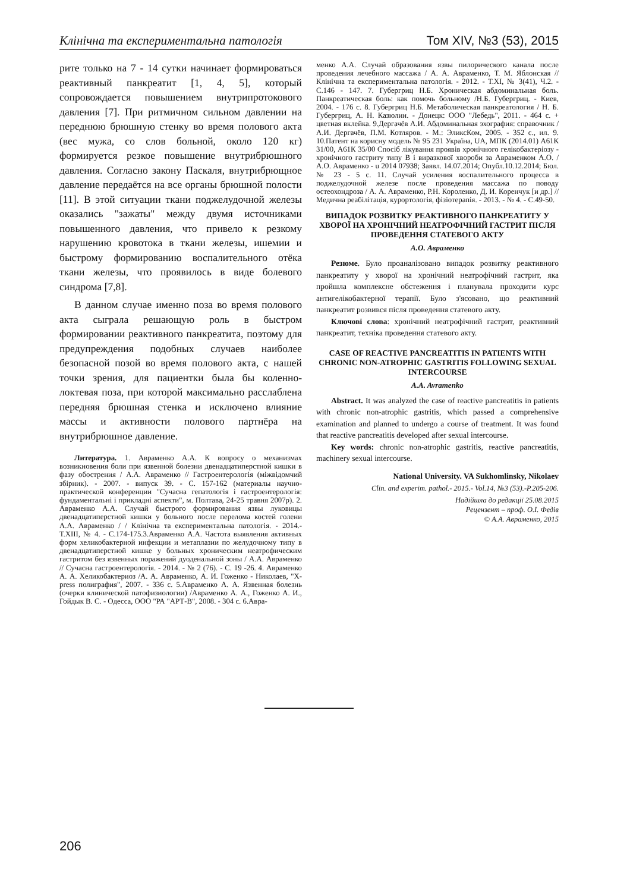Клінічна та експериментальна патологія Том XIV, №3 (53), 2015
рите только на 7 - 14 сутки начинает формироваться реактивный панкреатит [1, 4, 5], который сопровождается повышением внутрипротокового давления [7]. При ритмичном сильном давлении на переднюю брюшную стенку во время полового акта (вес мужа, со слов больной, около 120 кг) формируется резкое повышение внутрибрюшного давления. Согласно закону Паскаля, внутрибрющное давление передаётся на все органы брюшной полости [11]. В этой ситуации ткани поджелудочной железы оказались "зажаты" между двумя источниками повышенного давления, что привело к резкому нарушению кровотока в ткани железы, ишемии и быстрому формированию воспалительного отёка ткани железы, что проявилось в виде болевого синдрома [7,8].
В данном случае именно поза во время полового акта сыграла решающую роль в быстром формировании реактивного панкреатита, поэтому для предупреждения подобных случаев наиболее безопасной позой во время полового акта, с нашей точки зрения, для пациентки была бы коленно-локтевая поза, при которой максимально расслаблена передняя брюшная стенка и исключено влияние массы и активности полового партнёра на внутрибрюшное давление.
Литература. 1. Авраменко А.А. К вопросу о механизмах возникновения боли при язвенной болезни двенадцатиперстной кишки в фазу обострения / А.А. Авраменко // Гастроентерологія (міжвідомчий збірник). - 2007. - випуск 39. - С. 157-162 (материалы научно-практической конференции "Сучасна гепатологія і гастроентерологія: фундаментальні і прикладні аспекти", м. Полтава, 24-25 травня 2007р). 2. Авраменко А.А. Случай быстрого формирования язвы луковицы двенадцатиперстной кишки у больного после перелома костей голени А.А. Авраменко / / Клінічна та експериментальна патологія. - 2014.- Т.XIII, № 4. - С.174-175.3.Авраменко А.А. Частота выявления активных форм хеликобактерной инфекции и метаплазии по желудочному типу в двенадцатиперстной кишке у больных хроническим неатрофическим гастритом без язвенных поражений дуоденальной зоны / А.А. Авраменко // Сучасна гастроентерологія. - 2014. - № 2 (76). - С. 19 -26. 4. Авраменко А. А. Хеликобактериоз /А. А. Авраменко, А. И. Гоженко - Николаев, "Х- press полиграфия", 2007. - 336 с. 5.Авраменко А. А. Язвенная болезнь (очерки клинической патофизиологии) /Авраменко А. А., Гоженко А. И., Гойдык В. С. - Одесса, ООО "РА "АРТ-В", 2008. - 304 с. 6.Авра-
менко А.А. Случай образования язвы пилорического канала после проведения лечебного массажа / А. А. Авраменко, Т. М. Яблонская // Клінічна та експериментальна патологія. - 2012. - Т.XI, № 3(41), Ч.2. - С.146 - 147. 7. Губергриц Н.Б. Хроническая абдоминальная боль. Панкреатическая боль: как помочь больному /Н.Б. Губергриц. - Киев, 2004. - 176 с. 8. Губергриц Н.Б. Метаболическая панкреатология / Н. Б. Губергриц, А. Н. Казюлин. - Донецк: ООО "Лебедь", 2011. - 464 с. + цветная вклейка. 9.Дергачёв А.И. Абдоминальная эхография: справочник / А.И. Дергачёв, П.М. Котляров. - М.: ЭликсКом, 2005. - 352 с., ил. 9. 10.Патент на корисну модель № 95 231 Україна, UA, МПК (2014.01) А61К 31/00, А61К 35/00 Спосіб лікування проявів хронічного гелікобактеріозу - хронічного гастриту типу В і виразкової хвороби за Авраменком А.О. /А.О. Авраменко - u 2014 07938; Заявл. 14.07.2014; Опубл.10.12.2014; Бюл. № 23 - 5 с. 11. Случай усиления воспалительного процесса в поджелудочной железе после проведения массажа по поводу остеохондроза / А. А. Авраменко, Р.Н. Короленко, Д. И. Коренчук [и др.] // Медична реабілітація, курортологія, фізіотерапія. - 2013. - № 4. - С.49-50.
ВИПАДОК РОЗВИТКУ РЕАКТИВНОГО ПАНКРЕАТИТУ У ХВОРОЇ НА ХРОНІЧНИЙ НЕАТРОФІЧНИЙ ГАСТРИТ ПІСЛЯ ПРОВЕДЕННЯ СТАТЕВОГО АКТУ
А.О. Авраменко
Резюме. Було проаналізовано випадок розвитку реактивного панкреатиту у хворої на хронічний неатрофічний гастрит, яка пройшла комплексне обстеження і планувала проходити курс антигелікобактерної терапії. Було з'ясовано, що реактивний панкреатит розвився після проведення статевого акту.
Ключові слова: хронічний неатрофічний гастрит, реактивний панкреатит, техніка проведення статевого акту.
CASE OF REACTIVE PANCREATITIS IN PATIENTS WITH CHRONIC NON-ATROPHIC GASTRITIS FOLLOWING SEXUAL INTERCOURSE
A.A. Avramenko
Abstract. It was analyzed the case of reactive pancreatitis in patients with chronic non-atrophic gastritis, which passed a comprehensive examination and planned to undergo a course of treatment. It was found that reactive pancreatitis developed after sexual intercourse.
Key words: chronic non-atrophic gastritis, reactive pancreatitis, machinery sexual intercourse.
National University. VA Sukhomlinsky, Nikolaev
Clin. and experim. pathol.- 2015.- Vol.14, №3 (53).-P.205-206.
Надійшла до редакції 25.08.2015
Рецензент – проф. О.І. Федів
© А.А. Авраменко, 2015
206